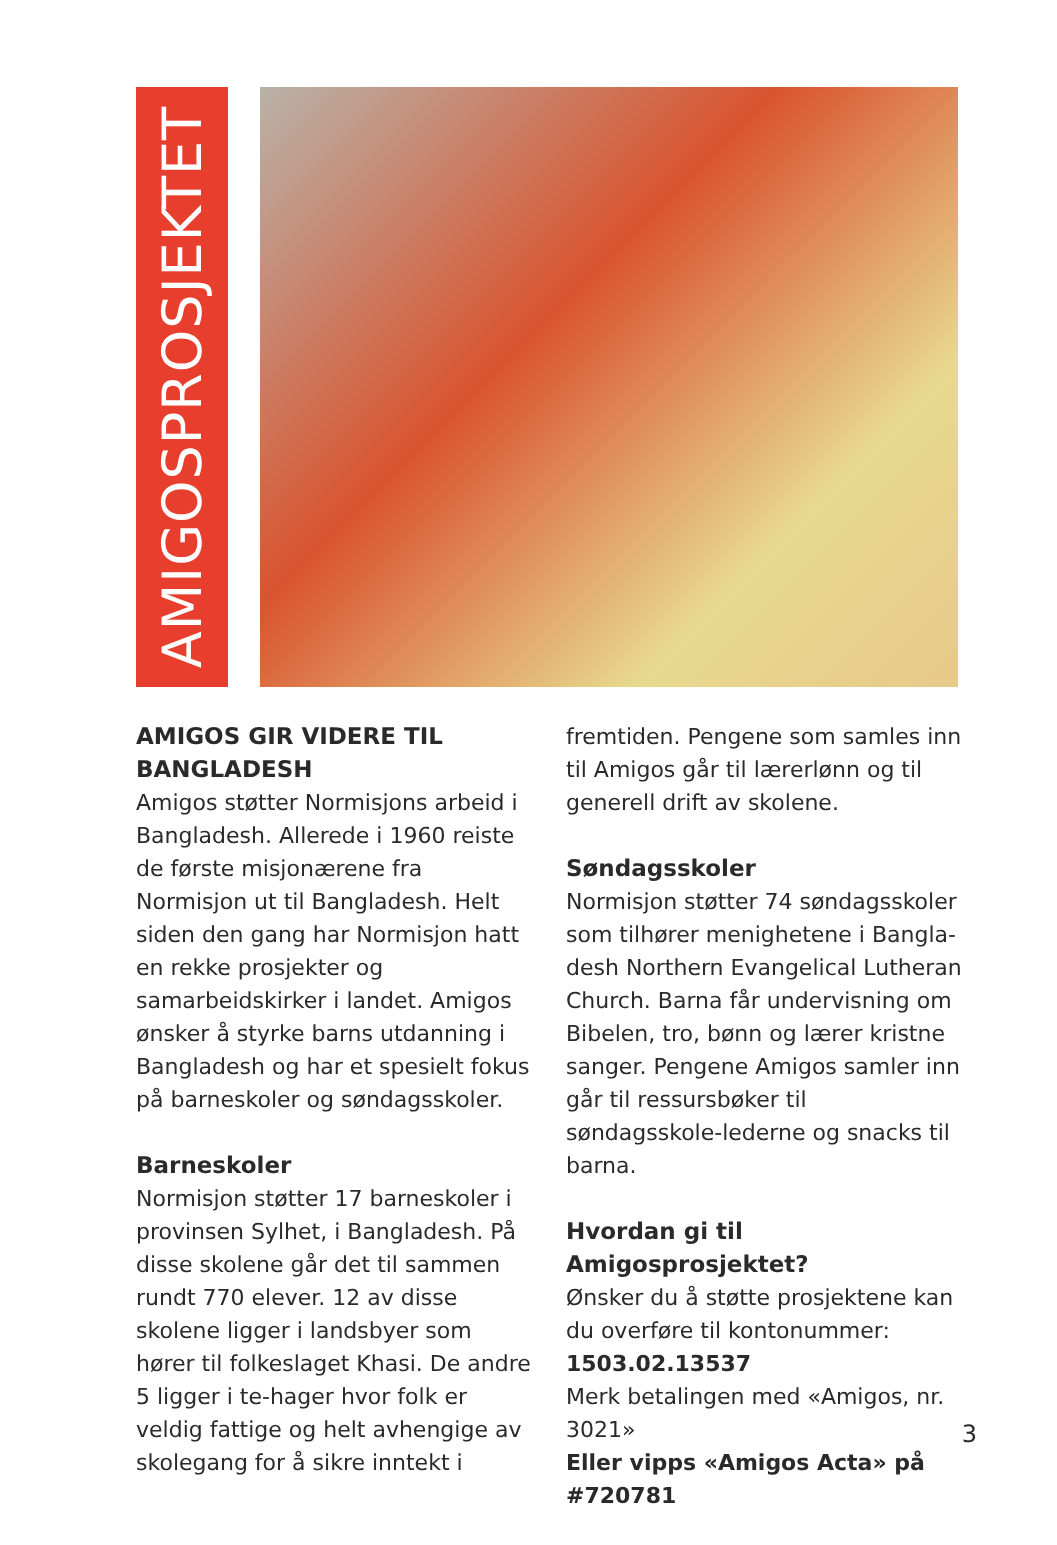AMIGOSPROSJEKTET
AMIGOS GIR VIDERE TIL BANGLADESH
Amigos støtter Normisjons arbeid i Bangladesh. Allerede i 1960 reiste de første misjonærene fra Normisjon ut til Bangladesh. Helt siden den gang har Normisjon hatt en rekke prosjekter og samarbeidskirker i landet. Amigos ønsker å styrke barns utdanning i Bangladesh og har et spesielt fokus på barneskoler og søndagsskoler.
Barneskoler
Normisjon støtter 17 barneskoler i provinsen Sylhet, i Bangladesh. På disse skolene går det til sammen rundt 770 elever. 12 av disse skolene ligger i landsbyer som hører til folkeslaget Khasi. De andre 5 ligger i te-hager hvor folk er veldig fattige og helt avhengige av skolegang for å sikre inntekt i
fremtiden. Pengene som samles inn til Amigos går til lærerlønn og til generell drift av skolene.
Søndagsskoler
Normisjon støtter 74 søndagsskoler som tilhører menighetene i Bangla-desh Northern Evangelical Lutheran Church. Barna får undervisning om Bibelen, tro, bønn og lærer kristne sanger. Pengene Amigos samler inn går til ressursbøker til søndagsskole-lederne og snacks til barna.
Hvordan gi til Amigosprosjektet?
Ønsker du å støtte prosjektene kan du overføre til kontonummer:
1503.02.13537
Merk betalingen med «Amigos, nr. 3021»
Eller vipps «Amigos Acta» på #720781
3